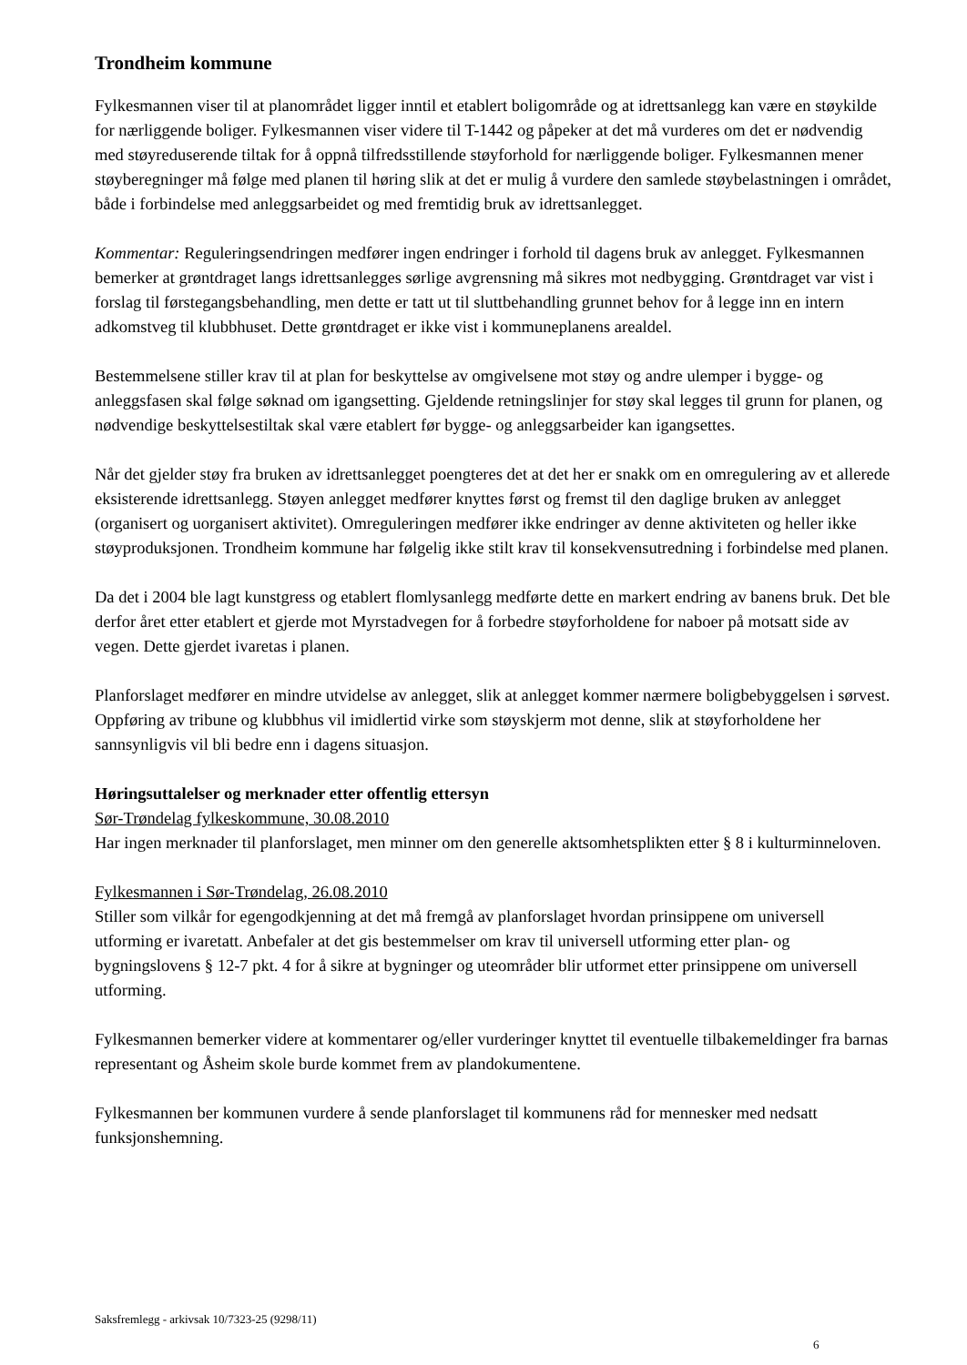Trondheim kommune
Fylkesmannen viser til at planområdet ligger inntil et etablert boligområde og at idrettsanlegg kan være en støykilde for nærliggende boliger. Fylkesmannen viser videre til T-1442 og påpeker at det må vurderes om det er nødvendig med støyreduserende tiltak for å oppnå tilfredsstillende støyforhold for nærliggende boliger. Fylkesmannen mener støyberegninger må følge med planen til høring slik at det er mulig å vurdere den samlede støybelastningen i området, både i forbindelse med anleggsarbeidet og med fremtidig bruk av idrettsanlegget.
Kommentar: Reguleringsendringen medfører ingen endringer i forhold til dagens bruk av anlegget. Fylkesmannen bemerker at grøntdraget langs idrettsanlegges sørlige avgrensning må sikres mot nedbygging. Grøntdraget var vist i forslag til førstegangsbehandling, men dette er tatt ut til sluttbehandling grunnet behov for å legge inn en intern adkomstveg til klubbhuset. Dette grøntdraget er ikke vist i kommuneplanens arealdel.
Bestemmelsene stiller krav til at plan for beskyttelse av omgivelsene mot støy og andre ulemper i bygge- og anleggsfasen skal følge søknad om igangsetting. Gjeldende retningslinjer for støy skal legges til grunn for planen, og nødvendige beskyttelsestiltak skal være etablert før bygge- og anleggsarbeider kan igangsettes.
Når det gjelder støy fra bruken av idrettsanlegget poengteres det at det her er snakk om en omregulering av et allerede eksisterende idrettsanlegg. Støyen anlegget medfører knyttes først og fremst til den daglige bruken av anlegget (organisert og uorganisert aktivitet). Omreguleringen medfører ikke endringer av denne aktiviteten og heller ikke støyproduksjonen. Trondheim kommune har følgelig ikke stilt krav til konsekvensutredning i forbindelse med planen.
Da det i 2004 ble lagt kunstgress og etablert flomlysanlegg medførte dette en markert endring av banens bruk. Det ble derfor året etter etablert et gjerde mot Myrstadvegen for å forbedre støyforholdene for naboer på motsatt side av vegen. Dette gjerdet ivaretas i planen.
Planforslaget medfører en mindre utvidelse av anlegget, slik at anlegget kommer nærmere boligbebyggelsen i sørvest. Oppføring av tribune og klubbhus vil imidlertid virke som støyskjerm mot denne, slik at støyforholdene her sannsynligvis vil bli bedre enn i dagens situasjon.
Høringsuttalelser og merknader etter offentlig ettersyn
Sør-Trøndelag fylkeskommune, 30.08.2010
Har ingen merknader til planforslaget, men minner om den generelle aktsomhetsplikten etter § 8 i kulturminneloven.
Fylkesmannen i Sør-Trøndelag, 26.08.2010
Stiller som vilkår for egengodkjenning at det må fremgå av planforslaget hvordan prinsippene om universell utforming er ivaretatt. Anbefaler at det gis bestemmelser om krav til universell utforming etter plan- og bygningslovens § 12-7 pkt. 4 for å sikre at bygninger og uteområder blir utformet etter prinsippene om universell utforming.
Fylkesmannen bemerker videre at kommentarer og/eller vurderinger knyttet til eventuelle tilbakemeldinger fra barnas representant og Åsheim skole burde kommet frem av plandokumentene.
Fylkesmannen ber kommunen vurdere å sende planforslaget til kommunens råd for mennesker med nedsatt funksjonshemning.
Saksfremlegg - arkivsak 10/7323-25 (9298/11)
6